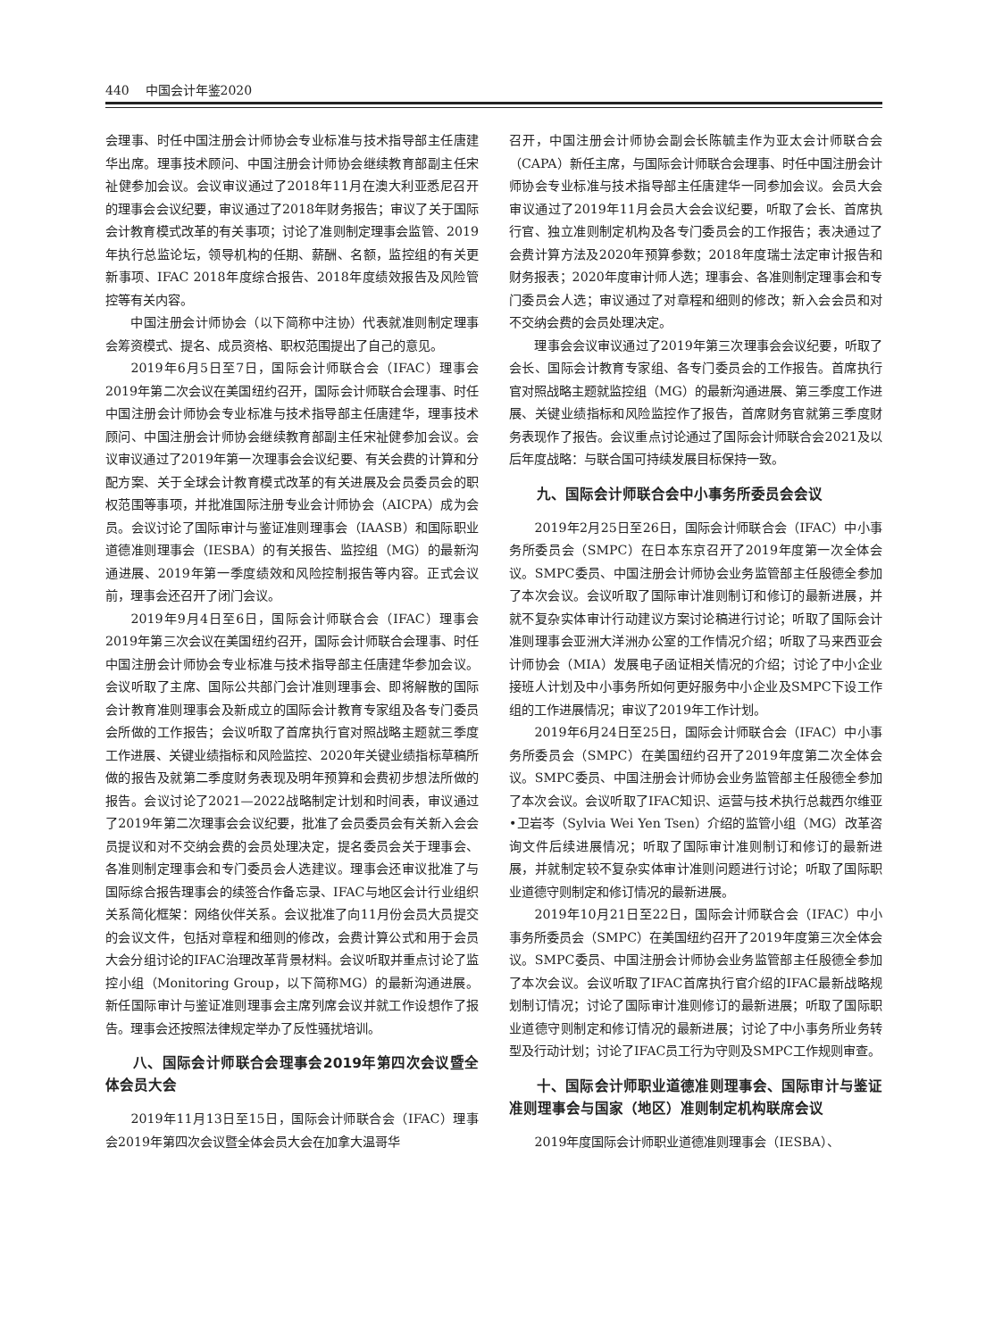440 中国会计年鉴2020
会理事、时任中国注册会计师协会专业标准与技术指导部主任唐建华出席。理事技术顾问、中国注册会计师协会继续教育部副主任宋祉健参加会议。会议审议通过了2018年11月在澳大利亚悉尼召开的理事会会议纪要，审议通过了2018年财务报告；审议了关于国际会计教育模式改革的有关事项；讨论了准则制定理事会监管、2019年执行总监论坛，领导机构的任期、薪酬、名额，监控组的有关更新事项、IFAC 2018年度综合报告、2018年度绩效报告及风险管控等有关内容。
中国注册会计师协会（以下简称中注协）代表就准则制定理事会筹资模式、提名、成员资格、职权范围提出了自己的意见。
2019年6月5日至7日，国际会计师联合会（IFAC）理事会2019年第二次会议在美国纽约召开，国际会计师联合会理事、时任中国注册会计师协会专业标准与技术指导部主任唐建华，理事技术顾问、中国注册会计师协会继续教育部副主任宋祉健参加会议。会议审议通过了2019年第一次理事会会议纪要、有关会费的计算和分配方案、关于全球会计教育模式改革的有关进展及会员委员会的职权范围等事项，并批准国际注册专业会计师协会（AICPA）成为会员。会议讨论了国际审计与鉴证准则理事会（IAASB）和国际职业道德准则理事会（IESBA）的有关报告、监控组（MG）的最新沟通进展、2019年第一季度绩效和风险控制报告等内容。正式会议前，理事会还召开了闭门会议。
2019年9月4日至6日，国际会计师联合会（IFAC）理事会2019年第三次会议在美国纽约召开，国际会计师联合会理事、时任中国注册会计师协会专业标准与技术指导部主任唐建华参加会议。会议听取了主席、国际公共部门会计准则理事会、即将解散的国际会计教育准则理事会及新成立的国际会计教育专家组及各专门委员会所做的工作报告；会议听取了首席执行官对照战略主题就三季度工作进展、关键业绩指标和风险监控、2020年关键业绩指标草稿所做的报告及就第二季度财务表现及明年预算和会费初步想法所做的报告。会议讨论了2021—2022战略制定计划和时间表，审议通过了2019年第二次理事会会议纪要，批准了会员委员会有关新入会会员提议和对不交纳会费的会员处理决定，提名委员会关于理事会、各准则制定理事会和专门委员会人选建议。理事会还审议批准了与国际综合报告理事会的续签合作备忘录、IFAC与地区会计行业组织关系简化框架：网络伙伴关系。会议批准了向11月份会员大员提交的会议文件，包括对章程和细则的修改，会费计算公式和用于会员大会分组讨论的IFAC治理改革背景材料。会议听取并重点讨论了监控小组（Monitoring Group，以下简称MG）的最新沟通进展。新任国际审计与鉴证准则理事会主席列席会议并就工作设想作了报告。理事会还按照法律规定举办了反性骚扰培训。
八、国际会计师联合会理事会2019年第四次会议暨全体会员大会
2019年11月13日至15日，国际会计师联合会（IFAC）理事会2019年第四次会议暨全体会员大会在加拿大温哥华
召开，中国注册会计师协会副会长陈毓圭作为亚太会计师联合会（CAPA）新任主席，与国际会计师联合会理事、时任中国注册会计师协会专业标准与技术指导部主任唐建华一同参加会议。会员大会审议通过了2019年11月会员大会会议纪要，听取了会长、首席执行官、独立准则制定机构及各专门委员会的工作报告；表决通过了会费计算方法及2020年预算参数；2018年度瑞士法定审计报告和财务报表；2020年度审计师人选；理事会、各准则制定理事会和专门委员会人选；审议通过了对章程和细则的修改；新入会会员和对不交纳会费的会员处理决定。
理事会会议审议通过了2019年第三次理事会会议纪要，听取了会长、国际会计教育专家组、各专门委员会的工作报告。首席执行官对照战略主题就监控组（MG）的最新沟通进展、第三季度工作进展、关键业绩指标和风险监控作了报告，首席财务官就第三季度财务表现作了报告。会议重点讨论通过了国际会计师联合会2021及以后年度战略：与联合国可持续发展目标保持一致。
九、国际会计师联合会中小事务所委员会会议
2019年2月25日至26日，国际会计师联合会（IFAC）中小事务所委员会（SMPC）在日本东京召开了2019年度第一次全体会议。SMPC委员、中国注册会计师协会业务监管部主任殷德全参加了本次会议。会议听取了国际审计准则制订和修订的最新进展，并就不复杂实体审计行动建议方案讨论稿进行讨论；听取了国际会计准则理事会亚洲大洋洲办公室的工作情况介绍；听取了马来西亚会计师协会（MIA）发展电子函证相关情况的介绍；讨论了中小企业接班人计划及中小事务所如何更好服务中小企业及SMPC下设工作组的工作进展情况；审议了2019年工作计划。
2019年6月24日至25日，国际会计师联合会（IFAC）中小事务所委员会（SMPC）在美国纽约召开了2019年度第二次全体会议。SMPC委员、中国注册会计师协会业务监管部主任殷德全参加了本次会议。会议听取了IFAC知识、运营与技术执行总裁西尔维亚•卫岩岑（Sylvia Wei Yen Tsen）介绍的监管小组（MG）改革咨询文件后续进展情况；听取了国际审计准则制订和修订的最新进展，并就制定较不复杂实体审计准则问题进行讨论；听取了国际职业道德守则制定和修订情况的最新进展。
2019年10月21日至22日，国际会计师联合会（IFAC）中小事务所委员会（SMPC）在美国纽约召开了2019年度第三次全体会议。SMPC委员、中国注册会计师协会业务监管部主任殷德全参加了本次会议。会议听取了IFAC首席执行官介绍的IFAC最新战略规划制订情况；讨论了国际审计准则修订的最新进展；听取了国际职业道德守则制定和修订情况的最新进展；讨论了中小事务所业务转型及行动计划；讨论了IFAC员工行为守则及SMPC工作规则审查。
十、国际会计师职业道德准则理事会、国际审计与鉴证准则理事会与国家（地区）准则制定机构联席会议
2019年度国际会计师职业道德准则理事会（IESBA）、